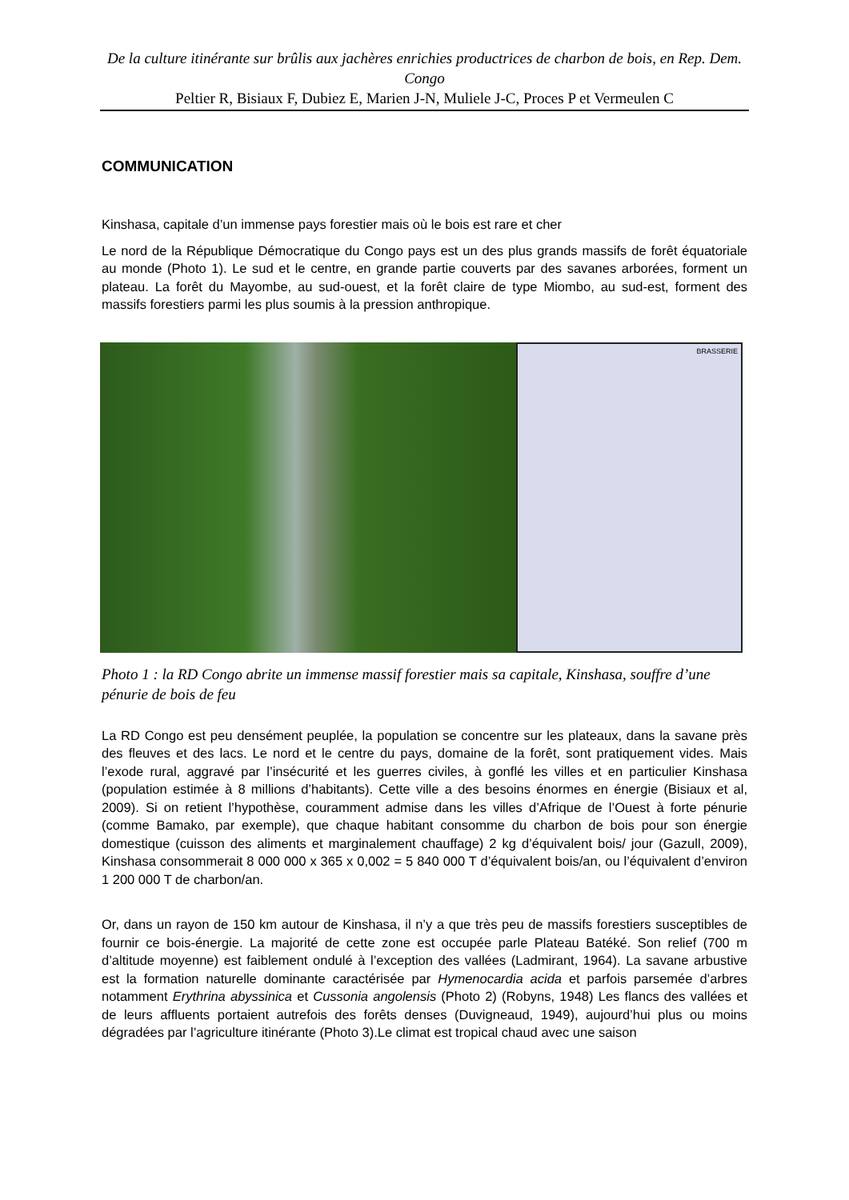De la culture itinérante sur brûlis aux jachères enrichies productrices de charbon de bois, en Rep. Dem. Congo
Peltier R, Bisiaux F, Dubiez E, Marien J-N, Muliele J-C, Proces P et Vermeulen C
COMMUNICATION
Kinshasa, capitale d’un immense pays forestier mais où le bois est rare et cher
Le nord de la République Démocratique du Congo pays est un des plus grands massifs de forêt équatoriale au monde (Photo 1). Le sud et le centre, en grande partie couverts par des savanes arborées, forment un plateau. La forêt du Mayombe, au sud-ouest, et la forêt claire de type Miombo, au sud-est, forment des massifs forestiers parmi les plus soumis à la pression anthropique.
BRASSERIE
Photo 1 : la RD Congo abrite un immense massif forestier mais sa capitale, Kinshasa, souffre d’une pénurie de bois de feu
La RD Congo est peu densément peuplée, la population se concentre sur les plateaux, dans la savane près des fleuves et des lacs. Le nord et le centre du pays, domaine de la forêt, sont pratiquement vides. Mais l’exode rural, aggravé par l’insécurité et les guerres civiles, à gonflé les villes et en particulier Kinshasa (population estimée à 8 millions d’habitants). Cette ville a des besoins énormes en énergie (Bisiaux et al, 2009). Si on retient l’hypothèse, couramment admise dans les villes d’Afrique de l’Ouest à forte pénurie (comme Bamako, par exemple), que chaque habitant consomme du charbon de bois pour son énergie domestique (cuisson des aliments et marginalement chauffage) 2 kg d’équivalent bois/ jour (Gazull, 2009), Kinshasa consommerait 8 000 000 x 365 x 0,002 = 5 840 000 T d’équivalent bois/an, ou l’équivalent d’environ 1 200 000 T de charbon/an.
Or, dans un rayon de 150 km autour de Kinshasa, il n’y a que très peu de massifs forestiers susceptibles de fournir ce bois-énergie. La majorité de cette zone est occupée parle Plateau Batéké. Son relief (700 m d’altitude moyenne) est faiblement ondulé à l’exception des vallées (Ladmirant, 1964). La savane arbustive est la formation naturelle dominante caractérisée par Hymenocardia acida et parfois parsemée d’arbres notamment Erythrina abyssinica et Cussonia angolensis (Photo 2) (Robyns, 1948) Les flancs des vallées et de leurs affluents portaient autrefois des forêts denses (Duvigneaud, 1949), aujourd’hui plus ou moins dégradées par l’agriculture itinérante (Photo 3).Le climat est tropical chaud avec une saison